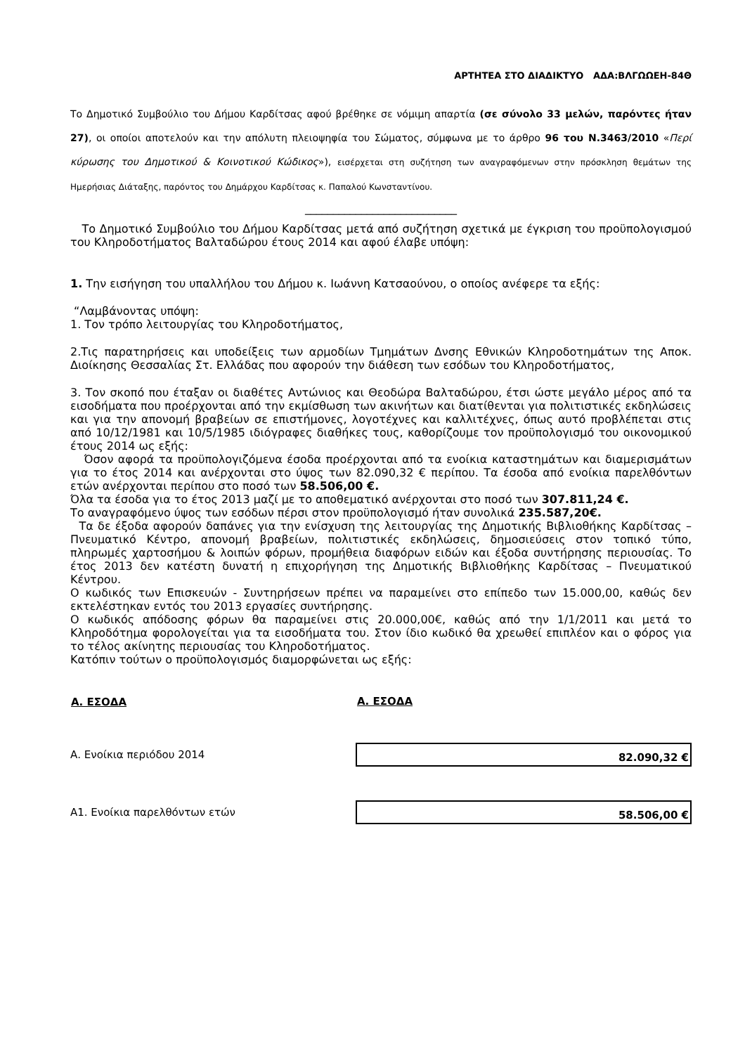ΑΡΤΗΤΕΑ ΣΤΟ ΔΙΑΔΙΚΤΥΟ ΑΔΑ:ΒΛΓΩΩΕΗ-84Θ
Το Δημοτικό Συμβούλιο του Δήμου Καρδίτσας αφού βρέθηκε σε νόμιμη απαρτία (σε σύνολο 33 μελών, παρόντες ήταν 27), οι οποίοι αποτελούν και την απόλυτη πλειοψηφία του Σώματος, σύμφωνα με το άρθρο 96 του Ν.3463/2010 «Περί κύρωσης του Δημοτικού & Κοινοτικού Κώδικος»), εισέρχεται στη συζήτηση των αναγραφόμενων στην πρόσκληση θεμάτων της Ημερήσιας Διάταξης, παρόντος του Δημάρχου Καρδίτσας κ. Παπαλού Κωνσταντίνου.
___________________________
Το Δημοτικό Συμβούλιο του Δήμου Καρδίτσας μετά από συζήτηση σχετικά με έγκριση του προϋπολογισμού του Κληροδοτήματος Βαλταδώρου έτους 2014 και αφού έλαβε υπόψη:
1. Την εισήγηση του υπαλλήλου του Δήμου κ. Ιωάννη Κατσαούνου, ο οποίος ανέφερε τα εξής:
“Λαμβάνοντας υπόψη:
1. Τον τρόπο λειτουργίας του Κληροδοτήματος,
2.Τις παρατηρήσεις και υποδείξεις των αρμοδίων Τμημάτων Δνσης Εθνικών Κληροδοτημάτων της Αποκ. Διοίκησης Θεσσαλίας Στ. Ελλάδας που αφορούν την διάθεση των εσόδων του Κληροδοτήματος,
3. Τον σκοπό που έταξαν οι διαθέτες Αντώνιος και Θεοδώρα Βαλταδώρου, έτσι ώστε μεγάλο μέρος από τα εισοδήματα που προέρχονται από την εκμίσθωση των ακινήτων και διατίθενται για πολιτιστικές εκδηλώσεις και για την απονομή βραβείων σε επιστήμονες, λογοτέχνες και καλλιτέχνες, όπως αυτό προβλέπεται στις από 10/12/1981 και 10/5/1985 ιδιόγραφες διαθήκες τους, καθορίζουμε τον προϋπολογισμό του οικονομικού έτους 2014 ως εξής:
Όσον αφορά τα προϋπολογιζόμενα έσοδα προέρχονται από τα ενοίκια καταστημάτων και διαμερισμάτων για το έτος 2014 και ανέρχονται στο ύψος των 82.090,32 € περίπου. Τα έσοδα από ενοίκια παρελθόντων ετών ανέρχονται περίπου στο ποσό των 58.506,00 €.
Όλα τα έσοδα για το έτος 2013 μαζί με το αποθεματικό ανέρχονται στο ποσό των 307.811,24 €.
Το αναγραφόμενο ύψος των εσόδων πέρσι στον προϋπολογισμό ήταν συνολικά 235.587,20€.
Τα δε έξοδα αφορούν δαπάνες για την ενίσχυση της λειτουργίας της Δημοτικής Βιβλιοθήκης Καρδίτσας – Πνευματικό Κέντρο, απονομή βραβείων, πολιτιστικές εκδηλώσεις, δημοσιεύσεις στον τοπικό τύπο, πληρωμές χαρτοσήμου & λοιπών φόρων, προμήθεια διαφόρων ειδών και έξοδα συντήρησης περιουσίας. Το έτος 2013 δεν κατέστη δυνατή η επιχορήγηση της Δημοτικής Βιβλιοθήκης Καρδίτσας – Πνευματικού Κέντρου.
Ο κωδικός των Επισκευών - Συντηρήσεων πρέπει να παραμείνει στο επίπεδο των 15.000,00, καθώς δεν εκτελέστηκαν εντός του 2013 εργασίες συντήρησης.
Ο κωδικός απόδοσης φόρων θα παραμείνει στις 20.000,00€, καθώς από την 1/1/2011 και μετά το Κληροδότημα φορολογείται για τα εισοδήματα του. Στον ίδιο κωδικό θα χρεωθεί επιπλέον και ο φόρος για το τέλος ακίνητης περιουσίας του Κληροδοτήματος.
Κατόπιν τούτων ο προϋπολογισμός διαμορφώνεται ως εξής:
| Α. ΕΣΟΔΑ | Α. ΕΣΟΔΑ |
| --- | --- |
| Α. Ενοίκια περιόδου 2014 | 82.090,32 € |
| Α1. Ενοίκια παρελθόντων ετών | 58.506,00 € |